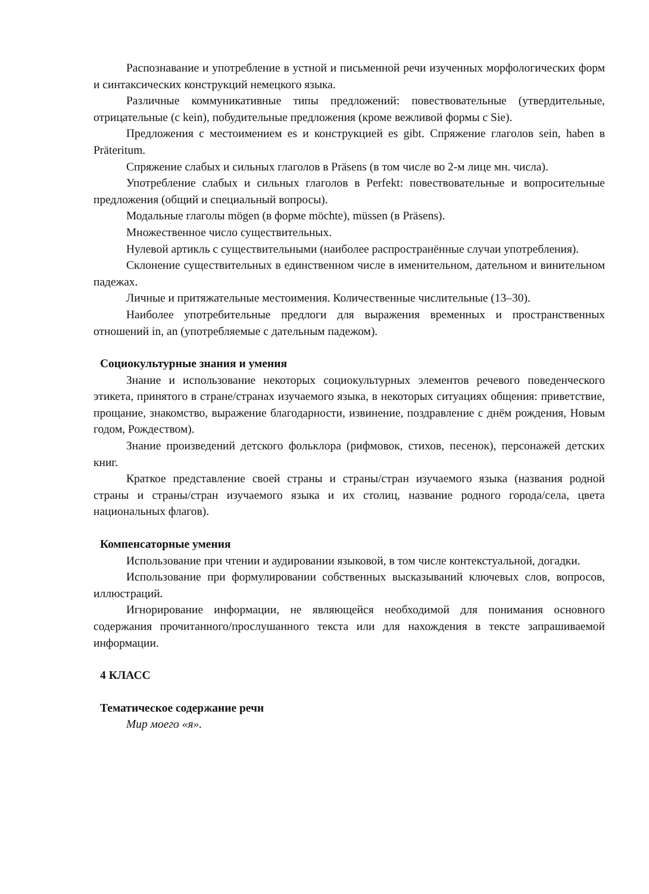Распознавание и употребление в устной и письменной речи изученных морфологических форм и синтаксических конструкций немецкого языка.
Различные коммуникативные типы предложений: повествовательные (утвердительные, отрицательные (с kein), побудительные предложения (кроме вежливой формы с Sie).
Предложения с местоимением es и конструкцией es gibt. Спряжение глаголов sein, haben в Präteritum.
Спряжение слабых и сильных глаголов в Präsens (в том числе во 2-м лице мн. числа).
Употребление слабых и сильных глаголов в Perfekt: повествовательные и вопросительные предложения (общий и специальный вопросы).
Модальные глаголы mögen (в форме möchte), müssen (в Präsens).
Множественное число существительных.
Нулевой артикль с существительными (наиболее распространённые случаи употребления).
Склонение существительных в единственном числе в именительном, дательном и винительном падежах.
Личные и притяжательные местоимения. Количественные числительные (13–30).
Наиболее употребительные предлоги для выражения временных и пространственных отношений in, an (употребляемые с дательным падежом).
Социокультурные знания и умения
Знание и использование некоторых социокультурных элементов речевого поведенческого этикета, принятого в стране/странах изучаемого языка, в некоторых ситуациях общения: приветствие, прощание, знакомство, выражение благодарности, извинение, поздравление с днём рождения, Новым годом, Рождеством).
Знание произведений детского фольклора (рифмовок, стихов, песенок), персонажей детских книг.
Краткое представление своей страны и страны/стран изучаемого языка (названия родной страны и страны/стран изучаемого языка и их столиц, название родного города/села, цвета национальных флагов).
Компенсаторные умения
Использование при чтении и аудировании языковой, в том числе контекстуальной, догадки.
Использование при формулировании собственных высказываний ключевых слов, вопросов, иллюстраций.
Игнорирование информации, не являющейся необходимой для понимания основного содержания прочитанного/прослушанного текста или для нахождения в тексте запрашиваемой информации.
4 КЛАСС
Тематическое содержание речи
Мир моего «я».